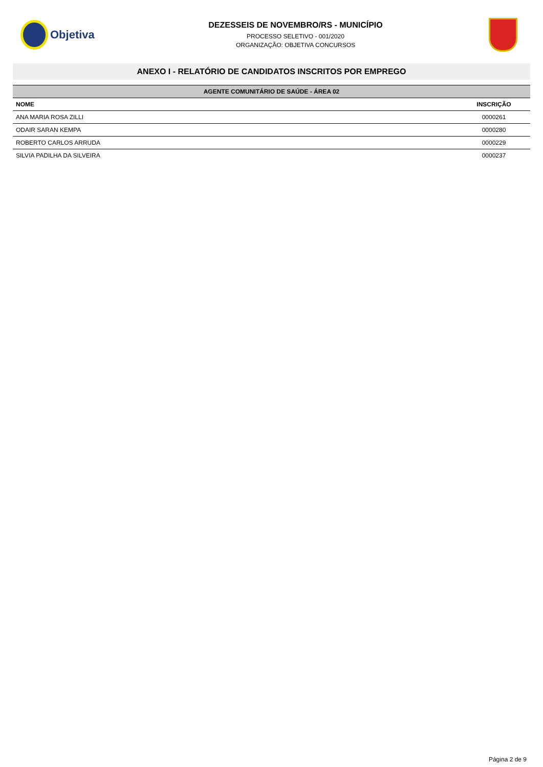Objetiva
DEZESSEIS DE NOVEMBRO/RS - MUNICÍPIO
PROCESSO SELETIVO - 001/2020
ORGANIZAÇÃO: OBJETIVA CONCURSOS
ANEXO I - RELATÓRIO DE CANDIDATOS INSCRITOS POR EMPREGO
| AGENTE COMUNITÁRIO DE SAÚDE - ÁREA 02 | |
| --- | --- |
| NOME | INSCRIÇÃO |
| ANA MARIA ROSA ZILLI | 0000261 |
| ODAIR SARAN KEMPA | 0000280 |
| ROBERTO CARLOS ARRUDA | 0000229 |
| SILVIA PADILHA DA SILVEIRA | 0000237 |
Página 2 de 9